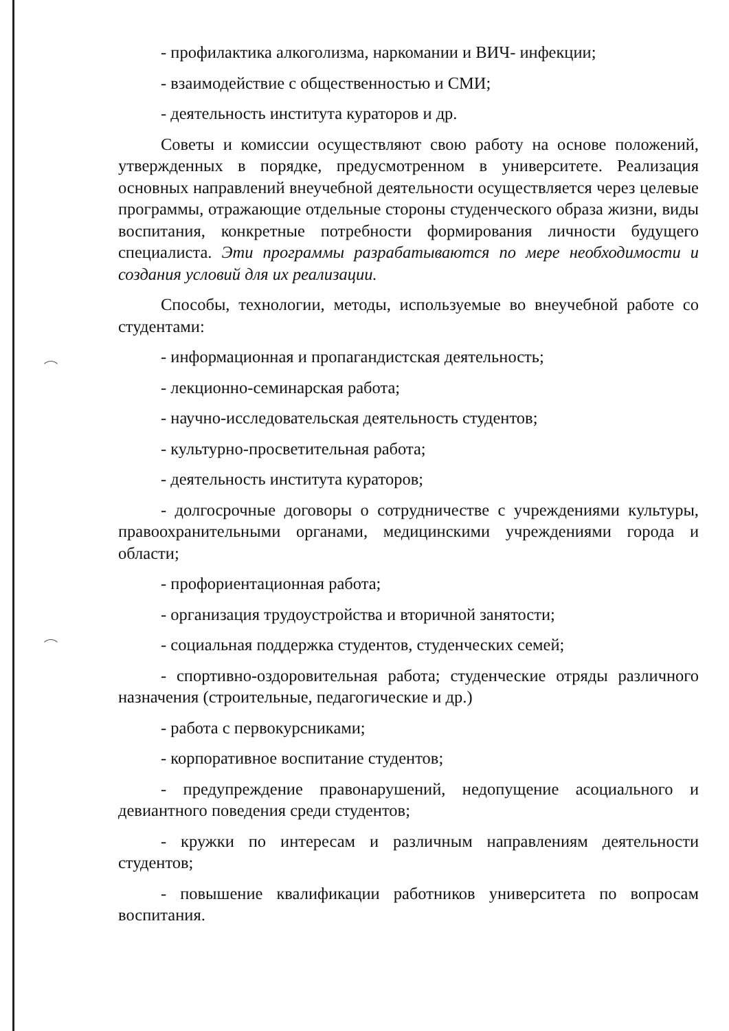- профилактика алкоголизма, наркомании и ВИЧ- инфекции;
- взаимодействие с общественностью и СМИ;
- деятельность института кураторов и др.
Советы и комиссии осуществляют свою работу на основе положений, утвержденных в порядке, предусмотренном в университете. Реализация основных направлений внеучебной деятельности осуществляется через целевые программы, отражающие отдельные стороны студенческого образа жизни, виды воспитания, конкретные потребности формирования личности будущего специалиста. Эти программы разрабатываются по мере необходимости и создания условий для их реализации.
Способы, технологии, методы, используемые во внеучебной работе со студентами:
- информационная и пропагандистская деятельность;
- лекционно-семинарская работа;
- научно-исследовательская деятельность студентов;
- культурно-просветительная работа;
- деятельность института кураторов;
- долгосрочные договоры о сотрудничестве с учреждениями культуры, правоохранительными органами, медицинскими учреждениями города и области;
- профориентационная работа;
- организация трудоустройства и вторичной занятости;
- социальная поддержка студентов, студенческих семей;
- спортивно-оздоровительная работа; студенческие отряды различного назначения (строительные, педагогические и др.)
- работа с первокурсниками;
- корпоративное воспитание студентов;
- предупреждение правонарушений, недопущение асоциального и девиантного поведения среди студентов;
- кружки по интересам и различным направлениям деятельности студентов;
- повышение квалификации работников университета по вопросам воспитания.